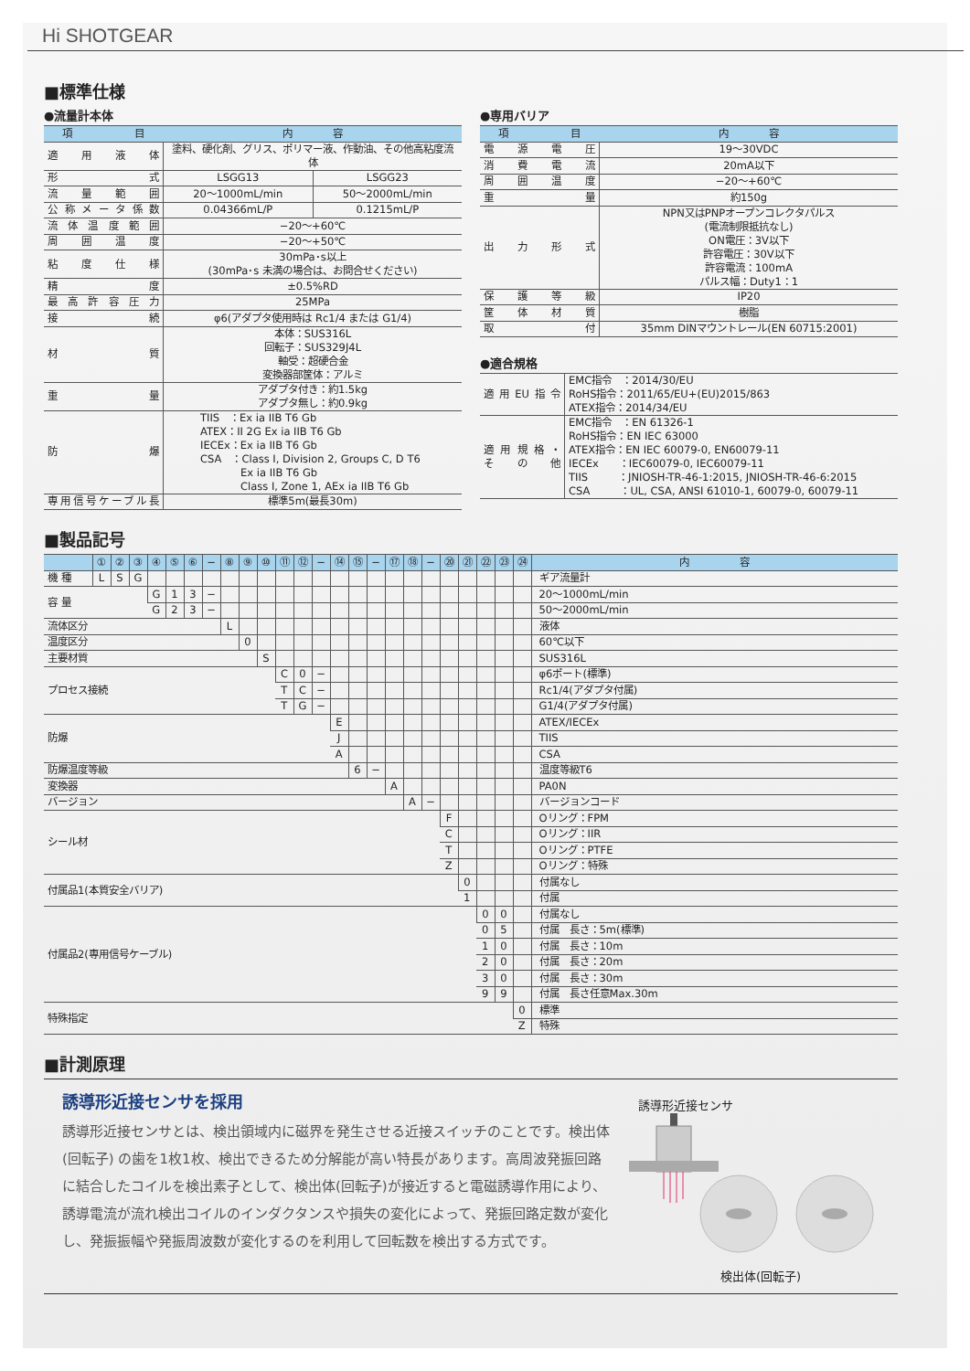Hi SHOTGEAR
■標準仕様
●流量計本体
| 項 目 | 内 容 | |
| --- | --- | --- |
| 適用液体 | 塗料、硬化剤、グリス、ポリマー液、作動油、その他高粘度流体 | |
| 形式 | LSGG13 | LSGG23 |
| 流量範囲 | 20～1000mL/min | 50～2000mL/min |
| 公称メータ係数 | 0.04366mL/P | 0.1215mL/P |
| 流体温度範囲 | −20～+60℃ | |
| 周囲温度 | −20～+50℃ | |
| 粘度仕様 | 30mPa･s以上 (30mPa･s 未満の場合は、お問合せください) | |
| 精度 | ±0.5%RD | |
| 最高許容圧力 | 25MPa | |
| 接続 | φ6(アダプタ使用時は Rc1/4 または G1/4) | |
| 材質 | 本体：SUS316L 回転子：SUS329J4L 軸受：超硬合金 変換器部筐体：アルミ | |
| 重量 | アダプタ付き：約1.5kg アダプタ無し：約0.9kg | |
| 防爆 | TIIS ：Ex ia IIB T6 Gb ATEX：II 2G Ex ia IIB T6 Gb IECEx：Ex ia IIB T6 Gb CSA ：Class I, Division 2, Groups C, D T6 Ex ia IIB T6 Gb Class I, Zone 1, AEx ia IIB T6 Gb | |
| 専用信号ケーブル長 | 標準5m(最長30m) | |
●専用バリア
| 項 目 | 内 容 |
| --- | --- |
| 電源電圧 | 19～30VDC |
| 消費電流 | 20mA以下 |
| 周囲温度 | −20～+60℃ |
| 重量 | 約150g |
| 出力形式 | NPN又はPNPオープンコレクタパルス (電流制限抵抗なし) ON電圧：3V以下 許容電圧：30V以下 許容電流：100mA パルス幅：Duty1：1 |
| 保護等級 | IP20 |
| 筐体材質 | 樹脂 |
| 取付 | 35mm DINマウントレール(EN 60715:2001) |
●適合規格
| 適用EU指令 | EMC指令 ：2014/30/EU RoHS指令：2011/65/EU+(EU)2015/863 ATEX指令：2014/34/EU |
| 適用規格・ その他 | EMC指令 ：EN 61326-1 RoHS指令：EN IEC 63000 ATEX指令：EN IEC 60079-0, EN60079-11 IECEx ：IEC60079-0, IEC60079-11 TIIS ：JNIOSH-TR-46-1:2015, JNIOSH-TR-46-6:2015 CSA ：UL, CSA, ANSI 61010-1, 60079-0, 60079-11 |
■製品記号
| | ① | ② | ③ | ④ | ⑤ | ⑥ | − | ⑧ | ⑨ | ⑩ | ⑪ | ⑫ | − | ⑭ | ⑮ | − | ⑰ | ⑱ | − | ⑳ | ㉑ | ㉒ | ㉓ | ㉔ | 内 容 |
| --- | --- | --- | --- | --- | --- | --- | --- | --- | --- | --- | --- | --- | --- | --- | --- | --- | --- | --- | --- | --- | --- | --- | --- | --- | --- |
| 機 種 | L | S | G | | | | | | | | | | | | | | | | | | | | | | ギア流量計 |
| 容 量 | | | | G | 1 | 3 | − | | | | | | | | | | | | | | | | | | 20～1000mL/min |
| | | | | G | 2 | 3 | − | | | | | | | | | | | | | | | | | | 50～2000mL/min |
| 流体区分 | | | | | | | | L | | | | | | | | | | | | | | | | | 液体 |
| 温度区分 | | | | | | | | | 0 | | | | | | | | | | | | | | | | 60℃以下 |
| 主要材質 | | | | | | | | | | S | | | | | | | | | | | | | | | SUS316L |
| プロセス接続 | | | | | | | | | | | C | 0 | − | | | | | | | | | | | | φ6ポート(標準) |
| | | | | | | | | | | | T | C | − | | | | | | | | | | | | Rc1/4(アダプタ付属) |
| | | | | | | | | | | | T | G | − | | | | | | | | | | | | G1/4(アダプタ付属) |
| 防爆 | | | | | | | | | | | | | | E | | | | | | | | | | | ATEX/IECEx |
| | | | | | | | | | | | | | | J | | | | | | | | | | | TIIS |
| | | | | | | | | | | | | | | A | | | | | | | | | | | CSA |
| 防爆温度等級 | | | | | | | | | | | | | | | 6 | − | | | | | | | | | 温度等級T6 |
| 変換器 | | | | | | | | | | | | | | | | | A | | | | | | | | PA0N |
| バージョン | | | | | | | | | | | | | | | | | | A | − | | | | | | バージョンコード |
| シール材 | | | | | | | | | | | | | | | | | | | | F | | | | | Oリング：FPM |
| | | | | | | | | | | | | | | | | | | | | C | | | | | Oリング：IIR |
| | | | | | | | | | | | | | | | | | | | | T | | | | | Oリング：PTFE |
| | | | | | | | | | | | | | | | | | | | | Z | | | | | Oリング：特殊 |
| 付属品1(本質安全バリア) | | | | | | | | | | | | | | | | | | | | | 0 | | | | 付属なし |
| | | | | | | | | | | | | | | | | | | | | | 1 | | | | 付属 |
| 付属品2(専用信号ケーブル) | | | | | | | | | | | | | | | | | | | | | | 0 | 0 | | 付属なし |
| | | | | | | | | | | | | | | | | | | | | | | 0 | 5 | | 付属 長さ：5m(標準) |
| | | | | | | | | | | | | | | | | | | | | | | 1 | 0 | | 付属 長さ：10m |
| | | | | | | | | | | | | | | | | | | | | | | 2 | 0 | | 付属 長さ：20m |
| | | | | | | | | | | | | | | | | | | | | | | 3 | 0 | | 付属 長さ：30m |
| | | | | | | | | | | | | | | | | | | | | | | 9 | 9 | | 付属 長さ任意Max.30m |
| 特殊指定 | | | | | | | | | | | | | | | | | | | | | | | | 0 | 標準 |
| | | | | | | | | | | | | | | | | | | | | | | | | Z | 特殊 |
■計測原理
誘導形近接センサを採用
誘導形近接センサとは、検出領域内に磁界を発生させる近接スイッチのことです。検出体 (回転子) の歯を1枚1枚、検出できるため分解能が高い特長があります。高周波発振回路に結合したコイルを検出素子として、検出体(回転子)が接近すると電磁誘導作用により、誘導電流が流れ検出コイルのインダクタンスや損失の変化によって、発振回路定数が変化し、発振振幅や発振周波数が変化するのを利用して回転数を検出する方式です。
誘導形近接センサ
検出体(回転子)